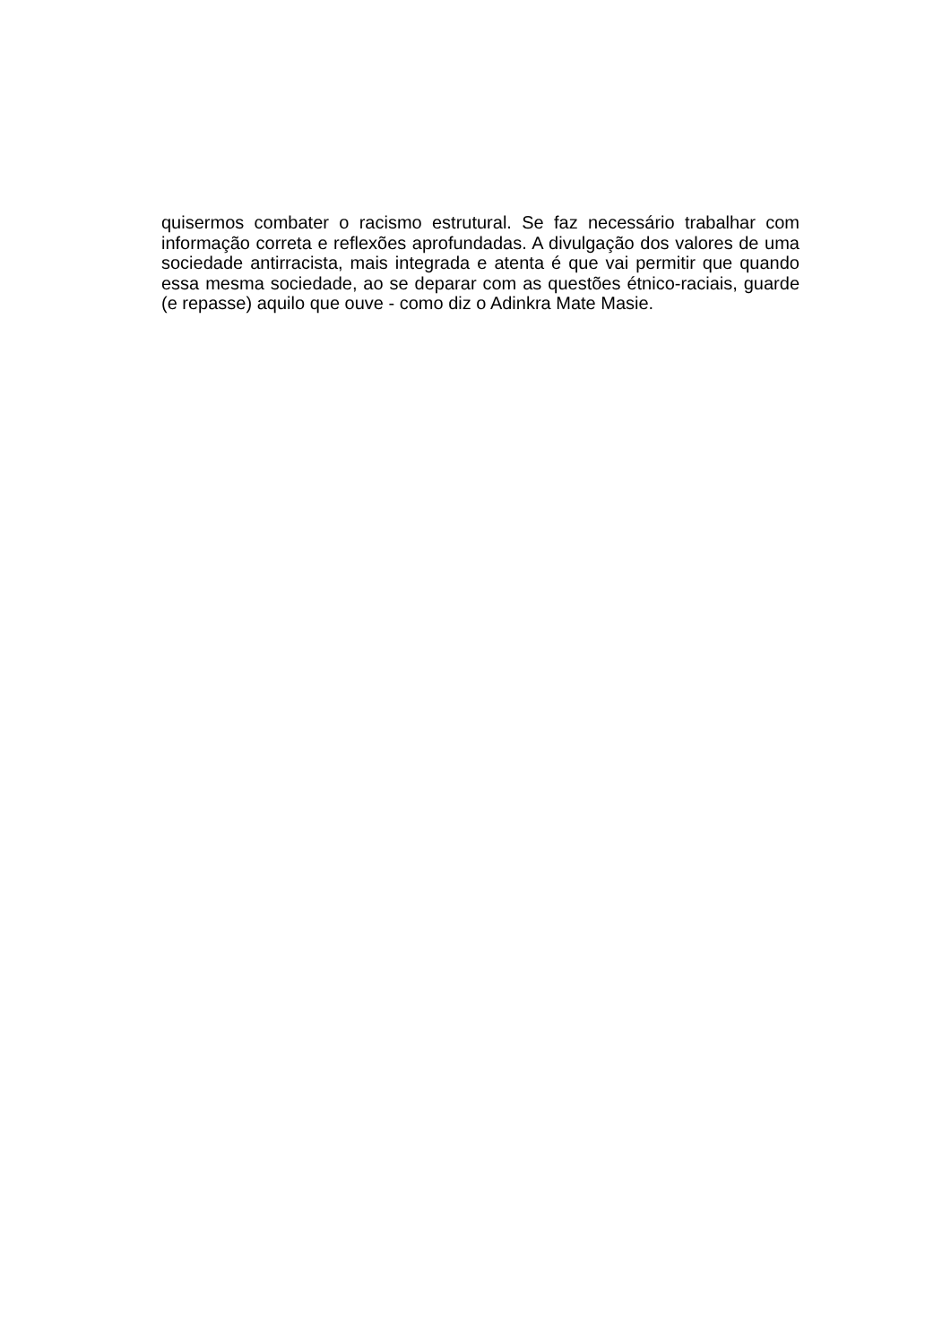quisermos combater o racismo estrutural. Se faz necessário trabalhar com informação correta e reflexões aprofundadas. A divulgação dos valores de uma sociedade antirracista, mais integrada e atenta é que vai permitir que quando essa mesma sociedade, ao se deparar com as questões étnico-raciais, guarde (e repasse) aquilo que ouve - como diz o Adinkra Mate Masie.